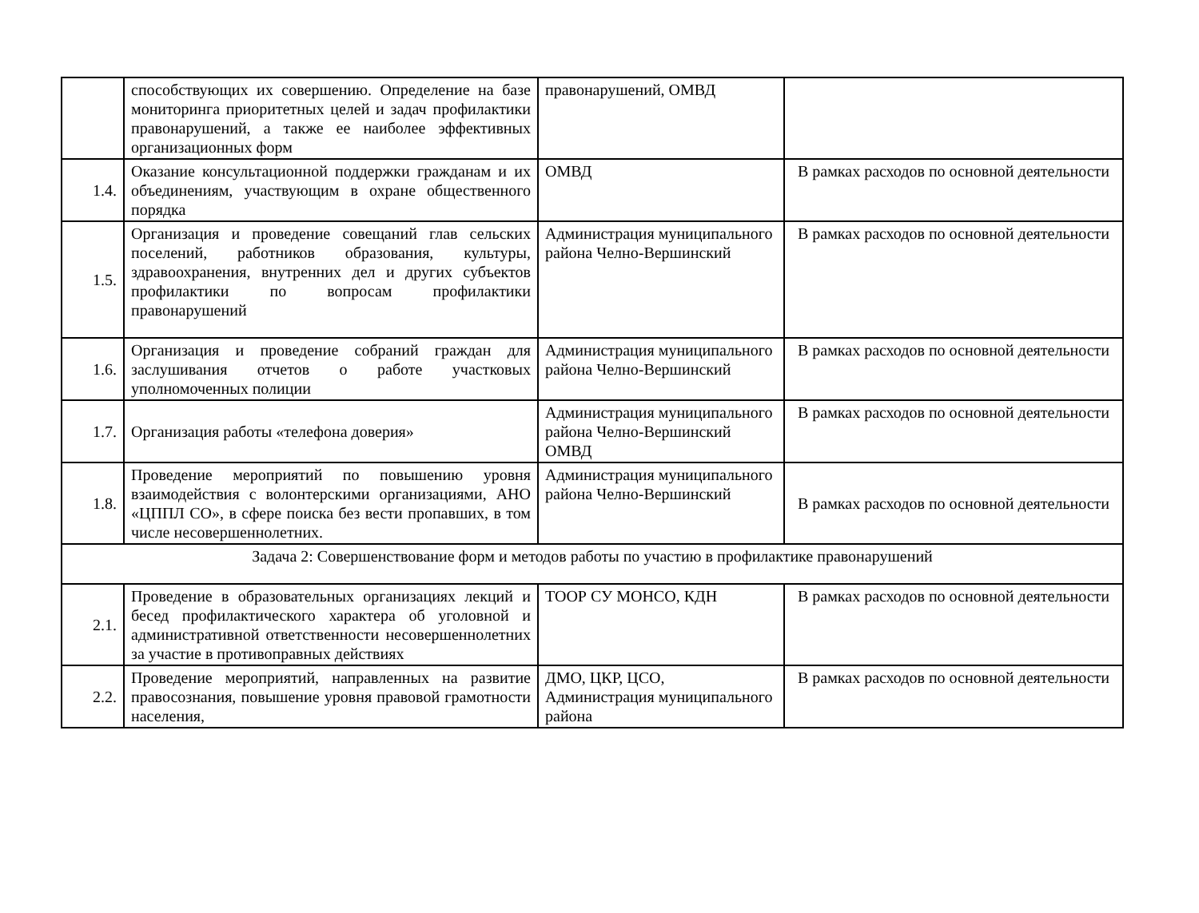| | способствующих их совершению. Определение на базе мониторинга приоритетных целей и задач профилактики правонарушений, а также ее наиболее эффективных организационных форм | правонарушений, ОМВД | |
| 1.4. | Оказание консультационной поддержки гражданам и их объединениям, участвующим в охране общественного порядка | ОМВД | В рамках расходов по основной деятельности |
| 1.5. | Организация и проведение совещаний глав сельских поселений, работников образования, культуры, здравоохранения, внутренних дел и других субъектов профилактики по вопросам профилактики правонарушений | Администрация муниципального района Челно-Вершинский | В рамках расходов по основной деятельности |
| 1.6. | Организация и проведение собраний граждан для заслушивания отчетов о работе участковых уполномоченных полиции | Администрация муниципального района Челно-Вершинский | В рамках расходов по основной деятельности |
| 1.7. | Организация работы «телефона доверия» | Администрация муниципального района Челно-Вершинский ОМВД | В рамках расходов по основной деятельности |
| 1.8. | Проведение мероприятий по повышению уровня взаимодействия с волонтерскими организациями, АНО «ЦППЛ СО», в сфере поиска без вести пропавших, в том числе несовершеннолетних. | Администрация муниципального района Челно-Вершинский | В рамках расходов по основной деятельности |
| Задача 2: Совершенствование форм и методов работы по участию в профилактике правонарушений | | | |
| 2.1. | Проведение в образовательных организациях лекций и бесед профилактического характера об уголовной и административной ответственности несовершеннолетних за участие в противоправных действиях | ТООР СУ МОНСО, КДН | В рамках расходов по основной деятельности |
| 2.2. | Проведение мероприятий, направленных на развитие правосознания, повышение уровня правовой грамотности населения, | ДМО, ЦКР, ЦСО, Администрация муниципального района | В рамках расходов по основной деятельности |